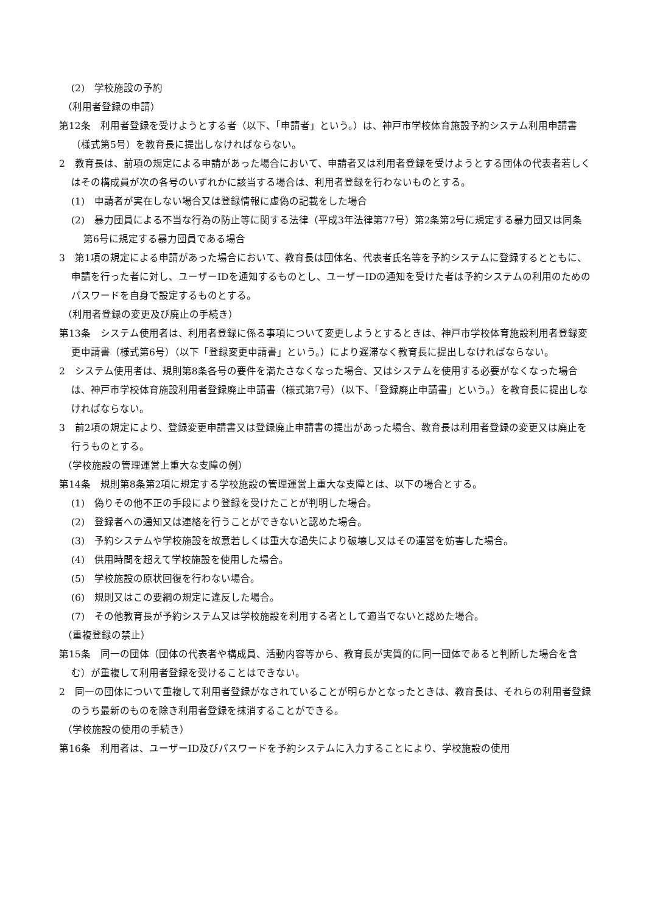(2)　学校施設の予約
（利用者登録の申請）
第12条　利用者登録を受けようとする者（以下、「申請者」という。）は、神戸市学校体育施設予約システム利用申請書（様式第5号）を教育長に提出しなければならない。
2　教育長は、前項の規定による申請があった場合において、申請者又は利用者登録を受けようとする団体の代表者若しくはその構成員が次の各号のいずれかに該当する場合は、利用者登録を行わないものとする。
(1)　申請者が実在しない場合又は登録情報に虚偽の記載をした場合
(2)　暴力団員による不当な行為の防止等に関する法律（平成3年法律第77号）第2条第2号に規定する暴力団又は同条第6号に規定する暴力団員である場合
3　第1項の規定による申請があった場合において、教育長は団体名、代表者氏名等を予約システムに登録するとともに、申請を行った者に対し、ユーザーIDを通知するものとし、ユーザーIDの通知を受けた者は予約システムの利用のためのパスワードを自身で設定するものとする。
（利用者登録の変更及び廃止の手続き）
第13条　システム使用者は、利用者登録に係る事項について変更しようとするときは、神戸市学校体育施設利用者登録変更申請書（様式第6号）（以下「登録変更申請書」という。）により遅滞なく教育長に提出しなければならない。
2　システム使用者は、規則第8条各号の要件を満たさなくなった場合、又はシステムを使用する必要がなくなった場合は、神戸市学校体育施設利用者登録廃止申請書（様式第7号）（以下、「登録廃止申請書」という。）を教育長に提出しなければならない。
3　前2項の規定により、登録変更申請書又は登録廃止申請書の提出があった場合、教育長は利用者登録の変更又は廃止を行うものとする。
（学校施設の管理運営上重大な支障の例）
第14条　規則第8条第2項に規定する学校施設の管理運営上重大な支障とは、以下の場合とする。
(1)　偽りその他不正の手段により登録を受けたことが判明した場合。
(2)　登録者への通知又は連絡を行うことができないと認めた場合。
(3)　予約システムや学校施設を故意若しくは重大な過失により破壊し又はその運営を妨害した場合。
(4)　供用時間を超えて学校施設を使用した場合。
(5)　学校施設の原状回復を行わない場合。
(6)　規則又はこの要綱の規定に違反した場合。
(7)　その他教育長が予約システム又は学校施設を利用する者として適当でないと認めた場合。
（重複登録の禁止）
第15条　同一の団体（団体の代表者や構成員、活動内容等から、教育長が実質的に同一団体であると判断した場合を含む）が重複して利用者登録を受けることはできない。
2　同一の団体について重複して利用者登録がなされていることが明らかとなったときは、教育長は、それらの利用者登録のうち最新のものを除き利用者登録を抹消することができる。
（学校施設の使用の手続き）
第16条　利用者は、ユーザーID及びパスワードを予約システムに入力することにより、学校施設の使用